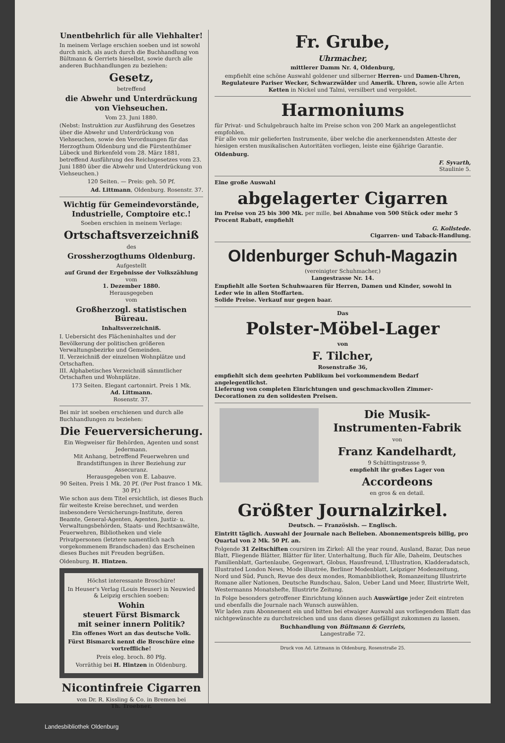Unentbehrlich für alle Viehhalter!
In meinem Verlage erschien soeben und ist sowohl durch mich, als auch durch die Buchhandlung von Bültmann & Gerriets hieselbst, sowie durch alle anderen Buchhandlungen zu beziehen:
Gesetz,
betreffend
die Abwehr und Unterdrückung von Viehseuchen.
Vom 23. Juni 1880.
(Nebst: Instruktion zur Ausführung des Gesetzes über die Abwehr und Unterdrückung von Viehseuchen, sowie den Verordnungen für das Herzogthum Oldenburg und die Fürstenthümer Lübeck und Birkenfeld vom 28. März 1881, betreffend Ausführung des Reichsgesetzes vom 23. Juni 1880 über die Abwehr und Unterdrückung von Viehseuchen.)
120 Seiten. — Preis: geh. 50 Pf.
Ad. Littmann, Oldenburg. Rosenstr. 37.
Wichtig für Gemeindevorstände, Industrielle, Comptoire etc.!
Soeben erschien in meinem Verlage:
Ortschaftsverzeichniß
des
Grossherzogthums Oldenburg.
Aufgestellt
auf Grund der Ergebnisse der Volkszählung
vom
1. Dezember 1880.
Herausgegeben
vom
Großherzogl. statistischen Büreau.
Inhaltsverzeichniß.
I. Uebersicht des Flächeninhaltes und der Bevölkerung der politischen größeren Verwaltungsbezirke und Gemeinden.
II. Verzeichniß der einzelnen Wohnplätze und Ortschaften.
III. Alphabetisches Verzeichniß sämmtlicher Ortschaften und Wohnplätze.
173 Seiten. Elegant cartonnirt. Preis 1 Mk.
Ad. Littmann.
Rosenstr. 37.
Bei mir ist soeben erschienen und durch alle Buchhandlungen zu beziehen:
Die Feuerversicherung.
Ein Wegweiser für Behörden, Agenten und sonst Jedermann.
Mit Anhang, betreffend Feuerwehren und Brandstiftungen in ihrer Beziehung zur Assecuranz.
Herausgegeben von E. Labauve.
90 Seiten. Preis 1 Mk. 20 Pf. (Per Post franco 1 Mk. 30 Pf.)
Wie schon aus dem Titel ersichtlich, ist dieses Buch für weiteste Kreise berechnet, und werden insbesondere Versicherungs-Institute, deren Beamte, General-Agenten, Agenten, Justiz- u. Verwaltungsbehörden, Staats- und Rechtsanwälte, Feuerwehren, Bibliotheken und viele Privatpersonen (letztere namentlich nach vorgekommenem Brandschaden) das Erscheinen dieses Buches mit Freuden begrüßen.
Oldenburg. H. Hintzen.
Höchst interessante Broschüre!
In Heuser's Verlag (Louis Heuser) in Neuwied & Leipzig erschien soeben:
Wohin
steuert Fürst Bismarck
mit seiner innern Politik?
Ein offenes Wort an das deutsche Volk.
Fürst Bismarck nennt die Broschüre eine vortreffliche!
Preis eleg. broch. 80 Pfg.
Vorräthig bei H. Hintzen in Oldenburg.
Nicontinfreie Cigarren
von Dr. R. Kissling & Co. in Bremen bei
Th. Troebner.
Fr. Grube,
Uhrmacher,
mittlerer Damm Nr. 4, Oldenburg,
empfiehlt eine schöne Auswahl goldener und silberner Herren- und Damen-Uhren, Regulateure Pariser Wecker, Schwarzwälder und Amerik. Uhren, sowie alle Arten Ketten in Nickel und Talmi, versilbert und vergoldet.
Harmoniums
für Privat- und Schulgebrauch halte im Preise schon von 200 Mark an angelegentlichst empfohlen.
Für alle von mir gelieferten Instrumente, über welche die anerkennendsten Atteste der hiesigen ersten musikalischen Autoritäten vorliegen, leiste eine 6jährige Garantie.
Oldenburg.
F. Syvarth,
Staulinie 5.
Eine große Auswahl
abgelagerter Cigarren
im Preise von 25 bis 300 Mk. per mille, bei Abnahme von 500 Stück oder mehr 5 Procent Rabatt, empfiehlt
G. Kollstede.
Cigarren- und Taback-Handlung.
Oldenburger Schuh-Magazin
(vereinigter Schuhmacher,)
Langestrasse Nr. 14.
Empfiehlt alle Sorten Schuhwaaren für Herren, Damen und Kinder, sowohl in Leder wie in allen Stoffarten.
Solide Preise. Verkauf nur gegen baar.
Das
Polster-Möbel-Lager
von
F. Tilcher,
Rosenstraße 36,
empfiehlt sich dem geehrten Publikum bei vorkommendem Bedarf angelegentlichst.
Lieferung von completen Einrichtungen und geschmackvollen Zimmer-Decorationen zu den solidesten Preisen.
Die Musik-Instrumenten-Fabrik
von
Franz Kandelhardt,
9 Schüttingstrasse 9,
empfiehlt ihr großes Lager von
Accordeons
en gros & en detail.
Größter Journalzirkel.
Deutsch. — Französish. — Englisch.
Eintritt täglich. Auswahl der Journale nach Belieben. Abonnementspreis billig, pro Quartal von 2 Mk. 50 Pf. an.
Folgende 31 Zeitschiften coursiren im Zirkel: All the year round, Ausland, Bazar, Das neue Blatt, Fliegende Blätter, Blätter für liter. Unterhaltung, Buch für Alle, Daheim, Deutsches Familienblatt, Gartenlaube, Gegenwart, Globus, Hausfreund, L'Illustration, Kladderadatsch, Illustrated London News, Mode illustrée, Berliner Modenblatt, Leipziger Modenzeitung, Nord und Süd, Punch, Revue des deux mondes, Romanbibliothek, Romanzeitung Illustrirte Romane aller Nationen, Deutsche Rundschau, Salon, Ueber Land und Meer, Illustrirte Welt, Westermanns Monatshefte, Illustrirte Zeitung.
In Folge besonders getroffener Einrichtung können auch Auswärtige jeder Zeit eintreten und ebenfalls die Journale nach Wunsch auswählen.
Wir laden zum Abonnement ein und bitten bei etwaiger Auswahl aus vorliegendem Blatt das nichtgewünschte zu durchstreichen und uns dann dieses gefälligst zukommen zu lassen.
Buchhandlung von Bültmann & Gerriets,
Langestraße 72.
Druck von Ad. Littmann in Oldenburg, Rosenstraße 25.
Landesbibliothek Oldenburg